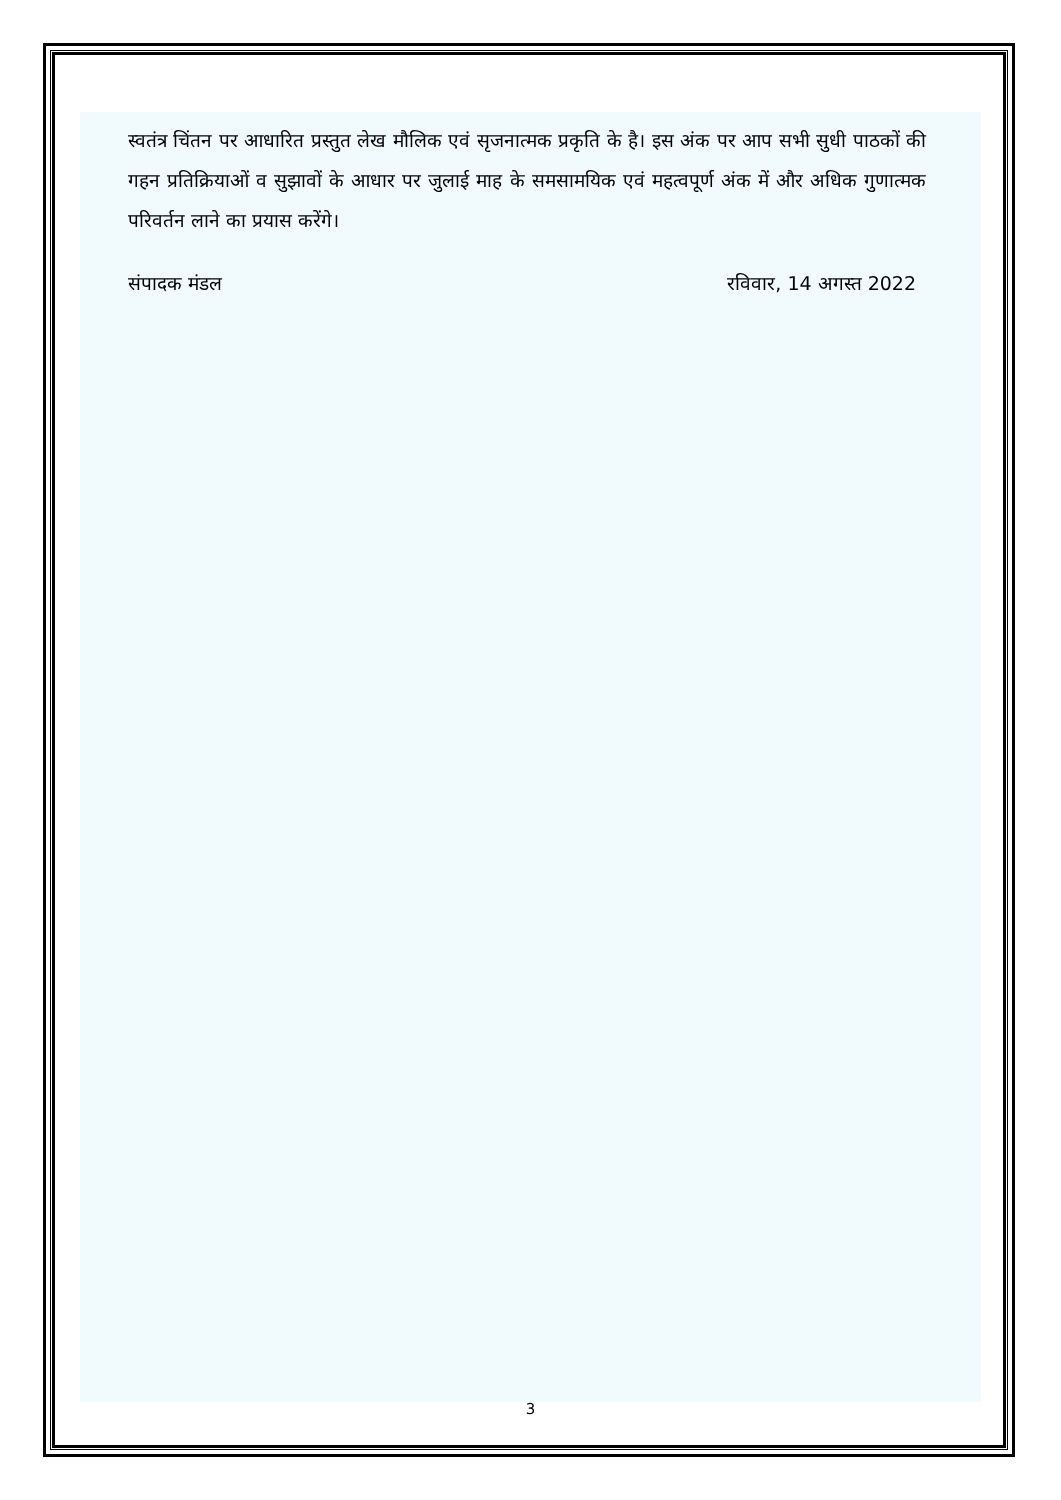स्वतंत्र चिंतन पर आधारित प्रस्तुत लेख मौलिक एवं सृजनात्मक प्रकृति के है। इस अंक पर आप सभी सुधी पाठकों की गहन प्रतिक्रियाओं व सुझावों के आधार पर जुलाई माह के समसामयिक एवं महत्वपूर्ण अंक में और अधिक गुणात्मक परिवर्तन लाने का प्रयास करेंगे।
संपादक मंडल रविवार, 14 अगस्त 2022
3